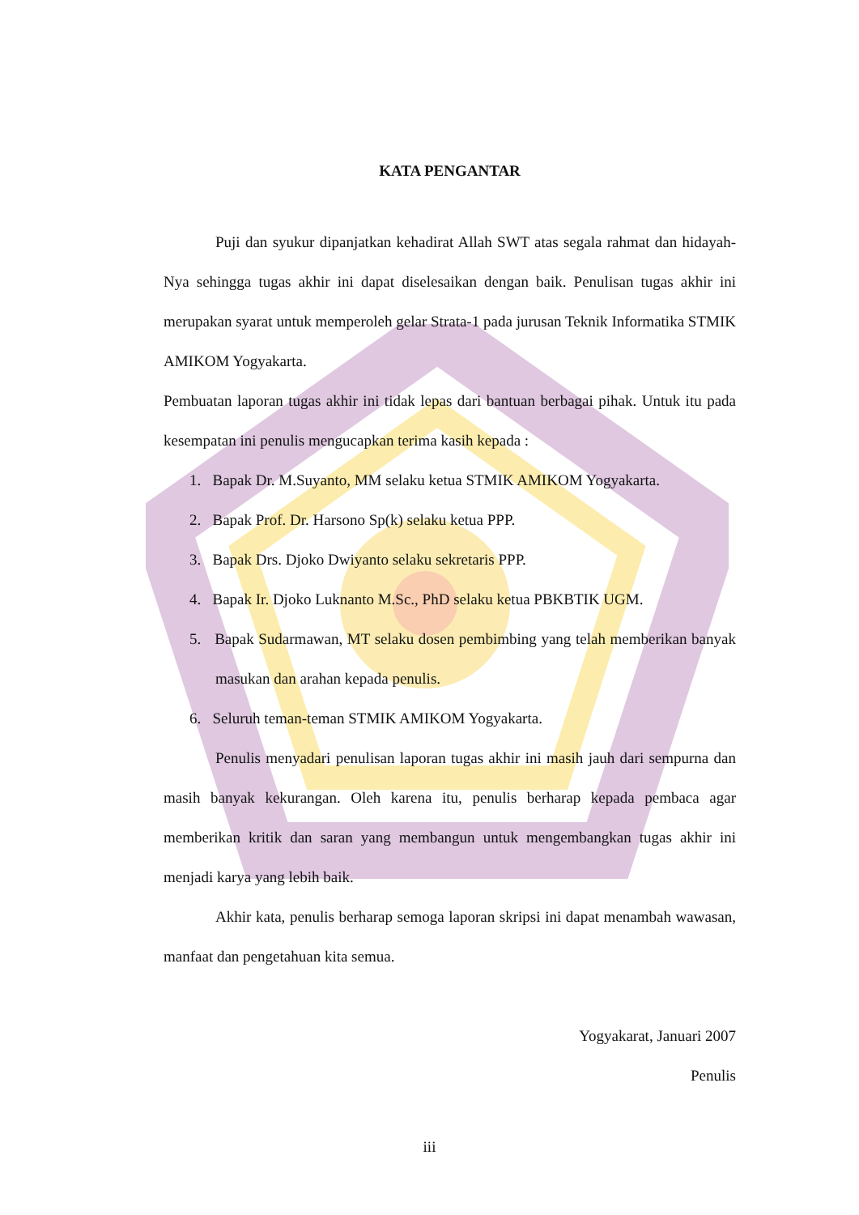KATA PENGANTAR
Puji dan syukur dipanjatkan kehadirat Allah SWT atas segala rahmat dan hidayah-Nya sehingga tugas akhir ini dapat diselesaikan dengan baik. Penulisan tugas akhir ini merupakan syarat untuk memperoleh gelar Strata-1 pada jurusan Teknik Informatika STMIK AMIKOM Yogyakarta.
Pembuatan laporan tugas akhir ini tidak lepas dari bantuan berbagai pihak. Untuk itu pada kesempatan ini penulis mengucapkan terima kasih kepada :
1. Bapak Dr. M.Suyanto, MM selaku ketua STMIK AMIKOM Yogyakarta.
2. Bapak Prof. Dr. Harsono Sp(k) selaku ketua PPP.
3. Bapak Drs. Djoko Dwiyanto selaku sekretaris PPP.
4. Bapak Ir. Djoko Luknanto M.Sc., PhD selaku ketua PBKBTIK UGM.
5. Bapak Sudarmawan, MT selaku dosen pembimbing yang telah memberikan banyak masukan dan arahan kepada penulis.
6. Seluruh teman-teman STMIK AMIKOM Yogyakarta.
Penulis menyadari penulisan laporan tugas akhir ini masih jauh dari sempurna dan masih banyak kekurangan. Oleh karena itu, penulis berharap kepada pembaca agar memberikan kritik dan saran yang membangun untuk mengembangkan tugas akhir ini menjadi karya yang lebih baik.
Akhir kata, penulis berharap semoga laporan skripsi ini dapat menambah wawasan, manfaat dan pengetahuan kita semua.
Yogyakarat, Januari 2007
Penulis
iii